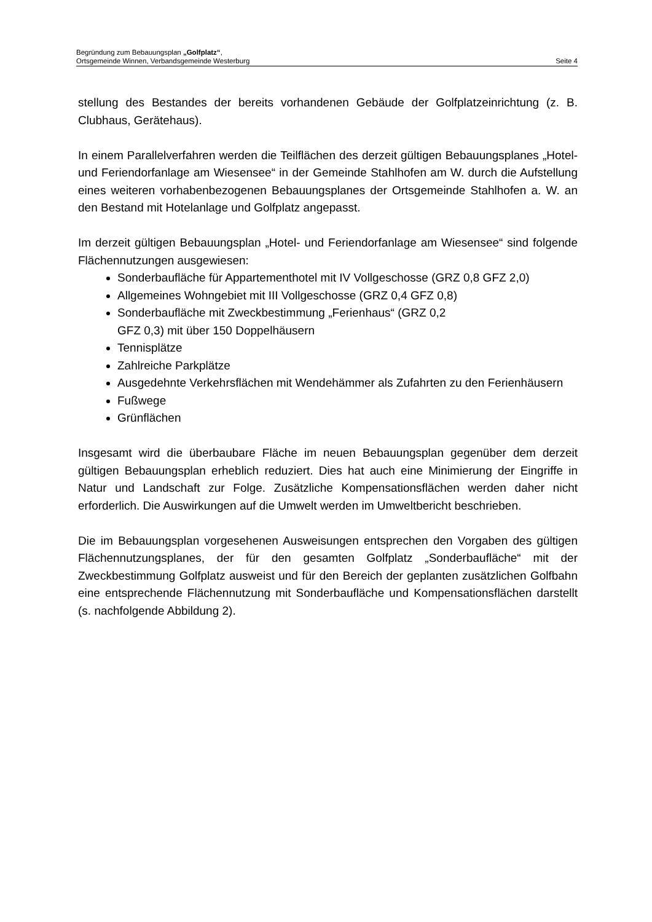Begründung zum Bebauungsplan „Golfplatz“,
Ortsgemeinde Winnen, Verbandsgemeinde Westerburg Seite 4
stellung des Bestandes der bereits vorhandenen Gebäude der Golfplatzeinrichtung (z. B. Clubhaus, Gerätehaus).
In einem Parallelverfahren werden die Teilflächen des derzeit gültigen Bebauungs­planes „Hotel- und Feriendorfanlage am Wiesensee“ in der Gemeinde Stahlhofen am W. durch die Aufstellung eines weiteren vorhabenbezogenen Bebauungsplanes der Ortsgemeinde Stahlhofen a. W. an den Bestand mit Hotelanlage und Golfplatz angepasst.
Im derzeit gültigen Bebauungsplan „Hotel- und Feriendorfanlage am Wiesensee“ sind folgende Flächennutzungen ausgewiesen:
Sonderbaufläche für Appartementhotel mit IV Vollgeschosse (GRZ 0,8 GFZ 2,0)
Allgemeines Wohngebiet mit III Vollgeschosse (GRZ 0,4 GFZ 0,8)
Sonderbaufläche mit Zweckbestimmung „Ferienhaus“ (GRZ 0,2
GFZ 0,3) mit über 150 Doppelhäusern
Tennisplätze
Zahlreiche Parkplätze
Ausgedehnte Verkehrsflächen mit Wendehämmer als Zufahrten zu den Feri­enhäusern
Fußwege
Grünflächen
Insgesamt wird die überbaubare Fläche im neuen Bebauungsplan gegenüber dem derzeit gültigen Bebauungsplan erheblich reduziert. Dies hat auch eine Minimierung der Eingriffe in Natur und Landschaft zur Folge. Zusätzliche Kompensationsflächen werden daher nicht erforderlich. Die Auswirkungen auf die Umwelt werden im Um­weltbericht beschrieben.
Die im Bebauungsplan vorgesehenen Ausweisungen entsprechen den Vorgaben des gültigen Flächennutzungsplanes, der für den gesamten Golfplatz „Sonderbauflä­che“ mit der Zweckbestimmung Golfplatz ausweist und für den Bereich der geplan­ten zusätzlichen Golfbahn eine entsprechende Flächennutzung mit Sonderbaufläche und Kompensationsflächen darstellt (s. nachfolgende Abbildung 2).